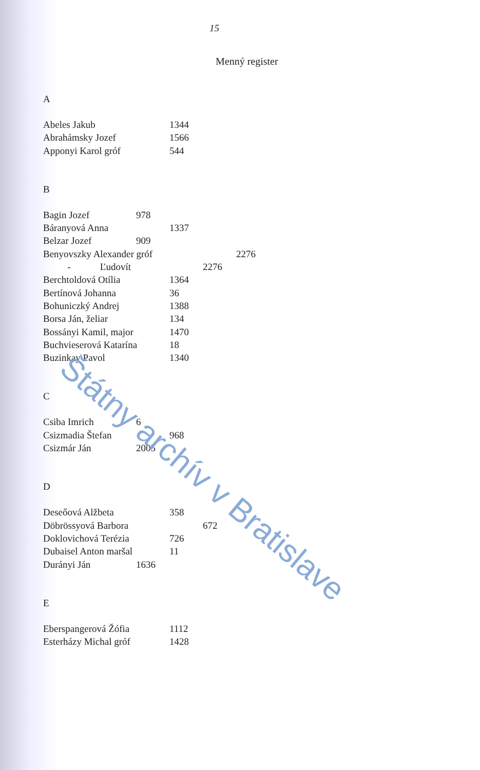15
Menný register
A
Abeles Jakub 1344
Abrahámsky Jozef 1566
Apponyi Karol gróf 544
B
Bagin Jozef 978
Báranyová Anna 1337
Belzar Jozef 909
Benyovszky Alexander gróf 2276
- Ľudovít 2276
Berchtoldová Otília 1364
Bertínová Johanna 36
Bohuniczký Andrej 1388
Borsa Ján, želiar 134
Bossányi Kamil, major 1470
Buchvieserová Katarína 18
Buzinkay Pavol 1340
C
Csiba Imrich 6
Csizmadia Štefan 968
Csizmár Ján 2005
D
Deseőová Alžbeta 358
Döbrössyová Barbora 672
Doklovichová Terézia 726
Dubaisel Anton maršal 11
Durányi Ján 1636
E
Eberspangerová Žófia 1112
Esterházy Michal gróf 1428
Štátny archív v Bratislave